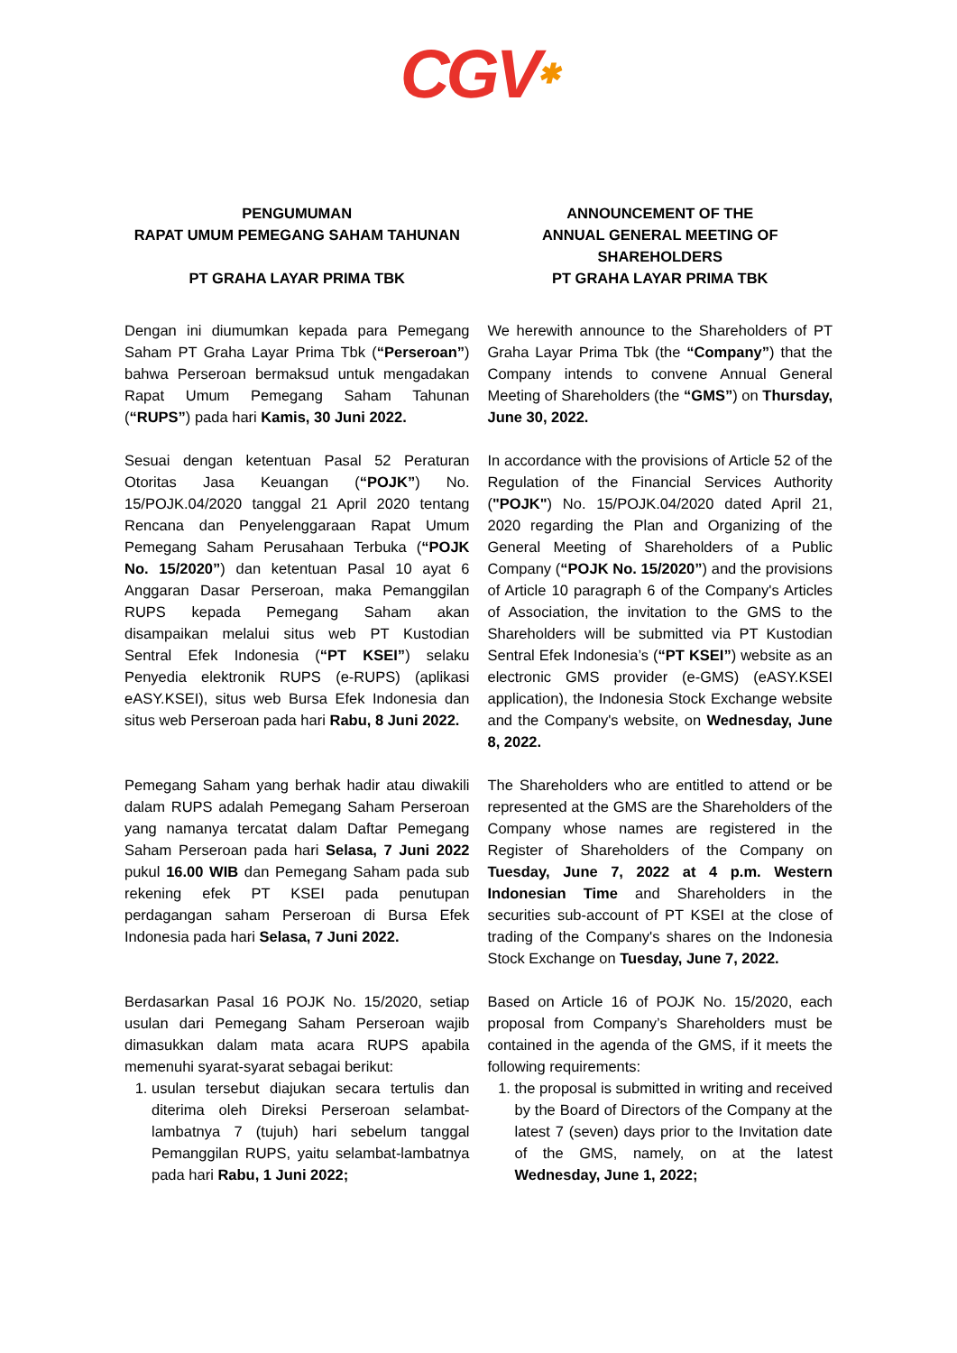CGV✱
PENGUMUMAN
RAPAT UMUM PEMEGANG SAHAM TAHUNAN
PT GRAHA LAYAR PRIMA TBK
ANNOUNCEMENT OF THE
ANNUAL GENERAL MEETING OF SHAREHOLDERS
PT GRAHA LAYAR PRIMA TBK
Dengan ini diumumkan kepada para Pemegang Saham PT Graha Layar Prima Tbk (“Perseroan”) bahwa Perseroan bermaksud untuk mengadakan Rapat Umum Pemegang Saham Tahunan (“RUPS”) pada hari Kamis, 30 Juni 2022.
We herewith announce to the Shareholders of PT Graha Layar Prima Tbk (the “Company”) that the Company intends to convene Annual General Meeting of Shareholders (the “GMS”) on Thursday, June 30, 2022.
Sesuai dengan ketentuan Pasal 52 Peraturan Otoritas Jasa Keuangan (“POJK”) No. 15/POJK.04/2020 tanggal 21 April 2020 tentang Rencana dan Penyelenggaraan Rapat Umum Pemegang Saham Perusahaan Terbuka (“POJK No. 15/2020”) dan ketentuan Pasal 10 ayat 6 Anggaran Dasar Perseroan, maka Pemanggilan RUPS kepada Pemegang Saham akan disampaikan melalui situs web PT Kustodian Sentral Efek Indonesia (“PT KSEI”) selaku Penyedia elektronik RUPS (e-RUPS) (aplikasi eASY.KSEI), situs web Bursa Efek Indonesia dan situs web Perseroan pada hari Rabu, 8 Juni 2022.
In accordance with the provisions of Article 52 of the Regulation of the Financial Services Authority ("POJK") No. 15/POJK.04/2020 dated April 21, 2020 regarding the Plan and Organizing of the General Meeting of Shareholders of a Public Company (“POJK No. 15/2020”) and the provisions of Article 10 paragraph 6 of the Company's Articles of Association, the invitation to the GMS to the Shareholders will be submitted via PT Kustodian Sentral Efek Indonesia’s (“PT KSEI”) website as an electronic GMS provider (e-GMS) (eASY.KSEI application), the Indonesia Stock Exchange website and the Company's website, on Wednesday, June 8, 2022.
Pemegang Saham yang berhak hadir atau diwakili dalam RUPS adalah Pemegang Saham Perseroan yang namanya tercatat dalam Daftar Pemegang Saham Perseroan pada hari Selasa, 7 Juni 2022 pukul 16.00 WIB dan Pemegang Saham pada sub rekening efek PT KSEI pada penutupan perdagangan saham Perseroan di Bursa Efek Indonesia pada hari Selasa, 7 Juni 2022.
The Shareholders who are entitled to attend or be represented at the GMS are the Shareholders of the Company whose names are registered in the Register of Shareholders of the Company on Tuesday, June 7, 2022 at 4 p.m. Western Indonesian Time and Shareholders in the securities sub-account of PT KSEI at the close of trading of the Company's shares on the Indonesia Stock Exchange on Tuesday, June 7, 2022.
Berdasarkan Pasal 16 POJK No. 15/2020, setiap usulan dari Pemegang Saham Perseroan wajib dimasukkan dalam mata acara RUPS apabila memenuhi syarat-syarat sebagai berikut:
1. usulan tersebut diajukan secara tertulis dan diterima oleh Direksi Perseroan selambat-lambatnya 7 (tujuh) hari sebelum tanggal Pemanggilan RUPS, yaitu selambat-lambatnya pada hari Rabu, 1 Juni 2022;
Based on Article 16 of POJK No. 15/2020, each proposal from Company’s Shareholders must be contained in the agenda of the GMS, if it meets the following requirements:
1. the proposal is submitted in writing and received by the Board of Directors of the Company at the latest 7 (seven) days prior to the Invitation date of the GMS, namely, on at the latest Wednesday, June 1, 2022;